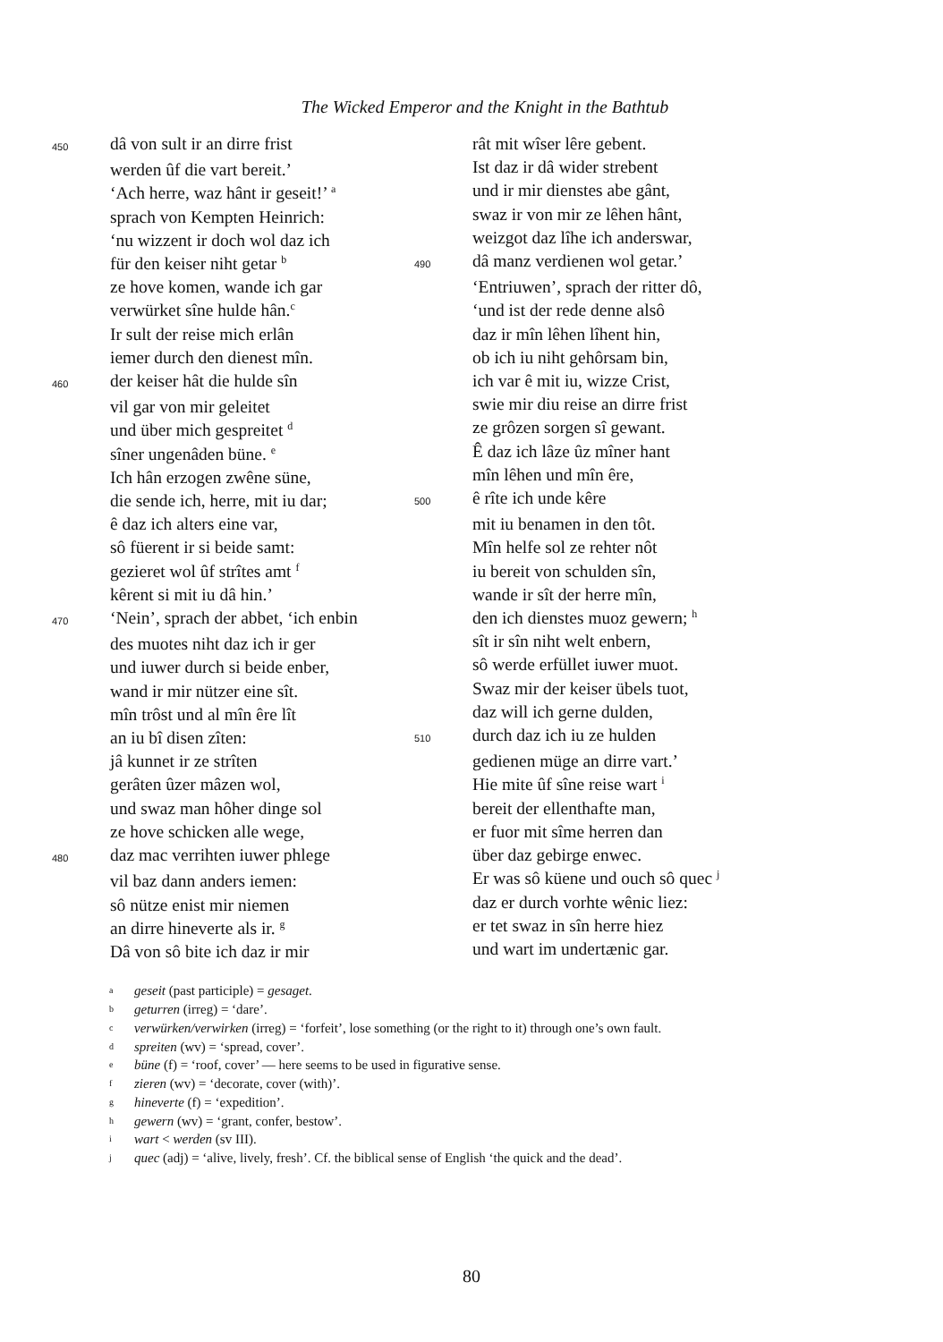The Wicked Emperor and the Knight in the Bathtub
450 dâ von sult ir an dirre frist
werden ûf die vart bereit.’
‘Ach herre, waz hânt ir geseit!’ <sup>a</sup>
sprach von Kempten Heinrich:
‘nu wizzent ir doch wol daz ich
für den keiser niht getar <sup>b</sup>
ze hove komen, wande ich gar
verwürket sîne hulde hân.<sup>c</sup>
Ir sult der reise mich erlân
iemer durch den dienest mîn.
460 der keiser hât die hulde sîn
vil gar von mir geleitet
und über mich gespreitet <sup>d</sup>
sîner ungenâden büne. <sup>e</sup>
Ich hân erzogen zwêne süne,
die sende ich, herre, mit iu dar;
ê daz ich alters eine var,
sô füerent ir si beide samt:
gezieret wol ûf strîtes amt <sup>f</sup>
kêrent si mit iu dâ hin.’
470 ‘Nein’, sprach der abbet, ‘ich enbin
des muotes niht daz ich ir ger
und iuwer durch si beide enber,
wand ir mir nützer eine sît.
mîn trôst und al mîn êre lît
an iu bî disen zîten:
jâ kunnet ir ze strîten
gerâten ûzer mâzen wol,
und swaz man hôher dinge sol
ze hove schicken alle wege,
480 daz mac verrihten iuwer phlege
vil baz dann anders iemen:
sô nütze enist mir niemen
an dirre hineverte als ir. <sup>g</sup>
Dâ von sô bite ich daz ir mir
rât mit wîser lêre gebent.
Ist daz ir dâ wider strebent
und ir mir dienstes abe gânt,
swaz ir von mir ze lêhen hânt,
weizgot daz lîhe ich anderswar,
490 dâ manz verdienen wol getar.’
‘Entriuwen’, sprach der ritter dô,
‘und ist der rede denne alsô
daz ir mîn lêhen lîhent hin,
ob ich iu niht gehôrsam bin,
ich var ê mit iu, wizze Crist,
swie mir diu reise an dirre frist
ze grôzen sorgen sî gewant.
Ê daz ich lâze ûz mîner hant
mîn lêhen und mîn êre,
500 ê rîte ich unde kêre
mit iu benamen in den tôt.
Mîn helfe sol ze rehter nôt
iu bereit von schulden sîn,
wande ir sît der herre mîn,
den ich dienstes muoz gewern; <sup>h</sup>
sît ir sîn niht welt enbern,
sô werde erfüllet iuwer muot.
Swaz mir der keiser übels tuot,
daz will ich gerne dulden,
510 durch daz ich iu ze hulden
gedienen müge an dirre vart.’
Hie mite ûf sîne reise wart <sup>i</sup>
bereit der ellenthafte man,
er fuor mit sîme herren dan
über daz gebirge enwec.
Er was sô küene und ouch sô quec <sup>j</sup>
daz er durch vorhte wênic liez:
er tet swaz in sîn herre hiez
und wart im undertænic gar.
ageseit (past participle) = gesaget.
bgeturren (irreg) = ‘dare’.
cverwürken/verwirken (irreg) = ‘forfeit’, lose something (or the right to it) through one’s own fault.
dspreiten (wv) = ‘spread, cover’.
ebüne (f) = ‘roof, cover’ — here seems to be used in figurative sense.
fzieren (wv) = ‘decorate, cover (with)’.
ghineverte (f) = ‘expedition’.
hgewern (wv) = ‘grant, confer, bestow’.
iwart < werden (sv III).
jquec (adj) = ‘alive, lively, fresh’. Cf. the biblical sense of English ‘the quick and the dead’.
80